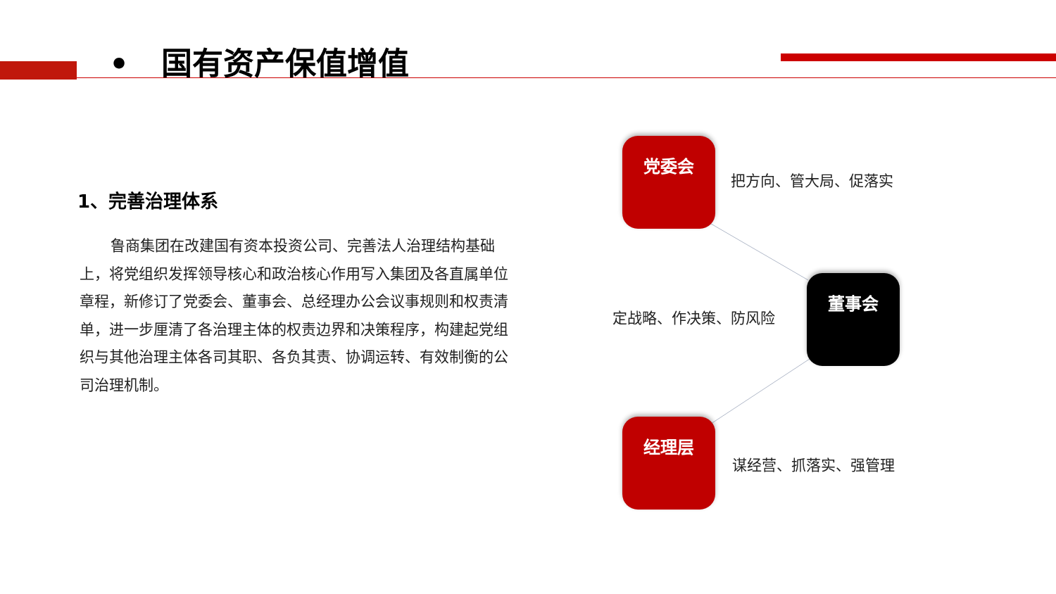• 国有资产保值增值
1、完善治理体系
鲁商集团在改建国有资本投资公司、完善法人治理结构基础上，将党组织发挥领导核心和政治核心作用写入集团及各直属单位章程，新修订了党委会、董事会、总经理办公会议事规则和权责清单，进一步厘清了各治理主体的权责边界和决策程序，构建起党组织与其他治理主体各司其职、各负其责、协调运转、有效制衡的公司治理机制。
党委会
把方向、管大局、促落实
定战略、作决策、防风险
董事会
经理层
谋经营、抓落实、强管理